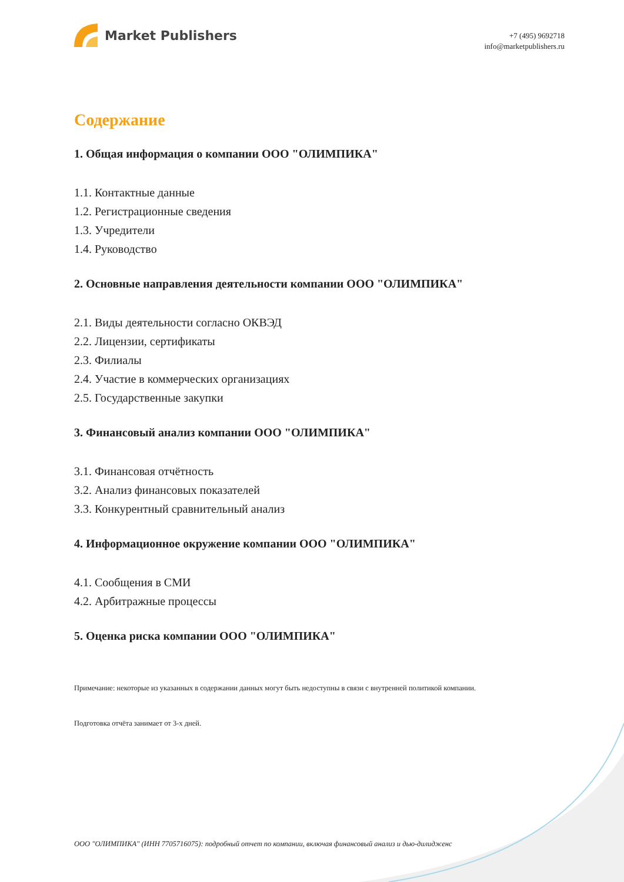Market Publishers
+7 (495) 9692718
info@marketpublishers.ru
Содержание
1. Общая информация о компании ООО "ОЛИМПИКА"
1.1. Контактные данные
1.2. Регистрационные сведения
1.3. Учредители
1.4. Руководство
2. Основные направления деятельности компании ООО "ОЛИМПИКА"
2.1. Виды деятельности согласно ОКВЭД
2.2. Лицензии, сертификаты
2.3. Филиалы
2.4. Участие в коммерческих организациях
2.5. Государственные закупки
3. Финансовый анализ компании ООО "ОЛИМПИКА"
3.1. Финансовая отчётность
3.2. Анализ финансовых показателей
3.3. Конкурентный сравнительный анализ
4. Информационное окружение компании ООО "ОЛИМПИКА"
4.1. Сообщения в СМИ
4.2. Арбитражные процессы
5. Оценка риска компании ООО "ОЛИМПИКА"
Примечание: некоторые из указанных в содержании данных могут быть недоступны в связи с внутренней политикой компании.
Подготовка отчёта занимает от 3-х дней.
ООО "ОЛИМПИКА" (ИНН 7705716075): подробный отчет по компании, включая финансовый анализ и дью-дилидженс